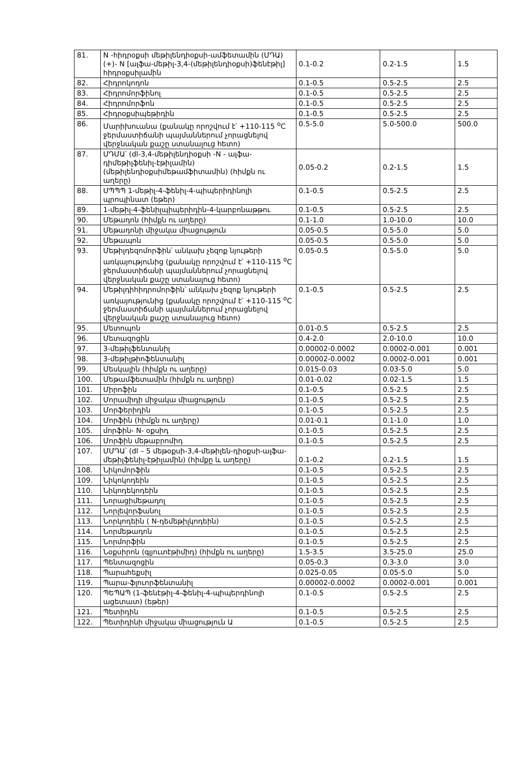| 81. | N -հիդրօքսի մեթիլենդիօքսի-ամֆետամին (ՄԴԱ) (+)- N [ալֆա-մեթիլ-3,4-(մեթիլենդիօքսի)ֆենէթիլ] հիդրօքսիլամին | 0.1-0.2 | 0.2-1.5 | 1.5 |
| 82. | Հիդրոկոդոն | 0.1-0.5 | 0.5-2.5 | 2.5 |
| 83. | Հիդրոմորֆինոլ | 0.1-0.5 | 0.5-2.5 | 2.5 |
| 84. | Հիդրոմորֆոն | 0.1-0.5 | 0.5-2.5 | 2.5 |
| 85. | Հիդրօքսիպեթիդին | 0.1-0.5 | 0.5-2.5 | 2.5 |
| 86. | Մարիխուանա (քանակը որոշվում է՝ +110-115 <sup>o</sup>C ջերմաստիճանի պայմաններում չորացնելով վերջնական քաշը ստանալուց հետո) | 0.5-5.0 | 5.0-500.0 | 500.0 |
| 87. | ՄԴՄԱ՝ (dl-3,4-մեթիլենդիօքսի -N - ալֆա-դիմեթիլֆենիլ-էթիլամին) (մեթիլենդիօքսիմեթամֆիտամին) (հիմքն ու աղերը) | 0.05-0.2 | 0.2-1.5 | 1.5 |
| 88. | ՄՊՊՊ 1-մեթիլ-4-ֆենիլ-4-պիպերիդինոլի պրոպինատ (եթեր) | 0.1-0.5 | 0.5-2.5 | 2.5 |
| 89. | 1-մեթիլ-4-ֆենիլպիպերիդին-4-կարբոնաթթու | 0.1-0.5 | 0.5-2.5 | 2.5 |
| 90. | Մեթադոն (հիմքն ու աղերը) | 0.1-1.0 | 1.0-10.0 | 10.0 |
| 91. | Մեթադոնի միջակա միացություն | 0.05-0.5 | 0.5-5.0 | 5.0 |
| 92. | Մեթապոն | 0.05-0.5 | 0.5-5.0 | 5.0 |
| 93. | Մեթիլդեզոմորֆին՝ անկախ չեզոք նյութերի առկայությունից (քանակը որոշվում է՝ +110-115 <sup>o</sup>C ջերմաստիճանի պայմաններում չորացնելով վերջնական քաշը ստանալուց հետո) | 0.05-0.5 | 0.5-5.0 | 5.0 |
| 94. | Մեթիլդիհիդրոմորֆին՝ անկախ չեզոք նյութերի առկայությունից (քանակը որոշվում է՝ +110-115 <sup>o</sup>C ջերմաստիճանի պայմաններում չորացնելով վերջնական քաշը ստանալուց հետո) | 0.1-0.5 | 0.5-2.5 | 2.5 |
| 95. | Մետոպոն | 0.01-0.5 | 0.5-2.5 | 2.5 |
| 96. | Մետազոցին | 0.4-2.0 | 2.0-10.0 | 10.0 |
| 97. | 3-մեթիլֆենտանիլ | 0.00002-0.0002 | 0.0002-0.001 | 0.001 |
| 98. | 3-մեթիլթիոֆենտանիլ | 0.00002-0.0002 | 0.0002-0.001 | 0.001 |
| 99. | Մեսկալին (հիմքն ու աղերը) | 0.015-0.03 | 0.03-5.0 | 5.0 |
| 100. | Մեթամֆետամին (հիմքն ու աղերը) | 0.01-0.02 | 0.02-1.5 | 1.5 |
| 101. | Միրոֆին | 0.1-0.5 | 0.5-2.5 | 2.5 |
| 102. | Մորամիդի միջակա միացություն | 0.1-0.5 | 0.5-2.5 | 2.5 |
| 103. | Մորֆերիդին | 0.1-0.5 | 0.5-2.5 | 2.5 |
| 104. | Մորֆին (հիմքն ու աղերը) | 0.01-0.1 | 0.1-1.0 | 1.0 |
| 105. | մորֆին- N- օքսիդ | 0.1-0.5 | 0.5-2.5 | 2.5 |
| 106. | Մորֆին մեթաբրոմիդ | 0.1-0.5 | 0.5-2.5 | 2.5 |
| 107. | ՄՄԴԱ՝ (dl – 5 մեթօքսի-3,4-մեթիլեն-դիօքսի-ալֆա-մեթիլֆենիլ-էթիլամին) (հիմքը և աղերը) | 0.1-0.2 | 0.2-1.5 | 1.5 |
| 108. | Նիկոմորֆին | 0.1-0.5 | 0.5-2.5 | 2.5 |
| 109. | Նիկոկոդեին | 0.1-0.5 | 0.5-2.5 | 2.5 |
| 110. | Նիկոդեկոդեին | 0.1-0.5 | 0.5-2.5 | 2.5 |
| 111. | Նորացիմեթադոլ | 0.1-0.5 | 0.5-2.5 | 2.5 |
| 112. | Նորլեվորֆանոլ | 0.1-0.5 | 0.5-2.5 | 2.5 |
| 113. | Նորկոդեին ( N-դեմեթիլկոդեին) | 0.1-0.5 | 0.5-2.5 | 2.5 |
| 114. | Նորմեթադոն | 0.1-0.5 | 0.5-2.5 | 2.5 |
| 115. | Նորմորֆին | 0.1-0.5 | 0.5-2.5 | 2.5 |
| 116. | Նօքսիրոն (գլյուտէթիմիդ) (հիմքն ու աղերը) | 1.5-3.5 | 3.5-25.0 | 25.0 |
| 117. | Պենտազոցին | 0.05-0.3 | 0.3-3.0 | 3.0 |
| 118. | Պարահեքսիլ | 0.025-0.05 | 0.05-5.0 | 5.0 |
| 119. | Պարա-ֆլուորֆենտանիլ | 0.00002-0.0002 | 0.0002-0.001 | 0.001 |
| 120. | ՊԵՊԱՊ (1-ֆենէթիլ-4-ֆենիլ-4-պիպերդինոլի ացետատ) (եթեր) | 0.1-0.5 | 0.5-2.5 | 2.5 |
| 121. | Պետիդին | 0.1-0.5 | 0.5-2.5 | 2.5 |
| 122. | Պետիդինի միջակա միացություն Ա | 0.1-0.5 | 0.5-2.5 | 2.5 |